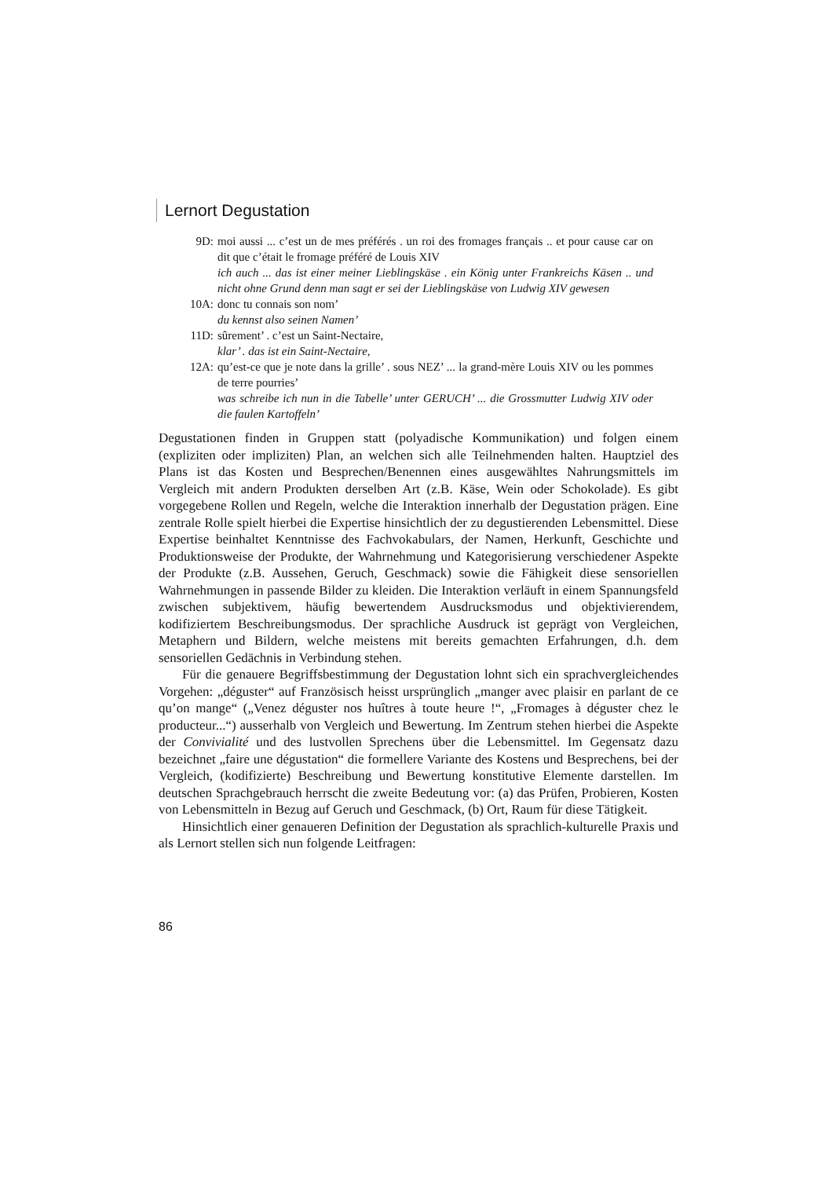Lernort Degustation
9D: moi aussi ... c’est un de mes préférés . un roi des fromages français .. et pour cause car on dit que c’était le fromage préféré de Louis XIV
ich auch ... das ist einer meiner Lieblingskäse . ein König unter Frankreichs Käsen .. und nicht ohne Grund denn man sagt er sei der Lieblingskäse von Ludwig XIV gewesen
10A: donc tu connais son nom’
du kennst also seinen Namen’
11D: sûrement’ . c’est un Saint-Nectaire,
klar’ . das ist ein Saint-Nectaire,
12A: qu’est-ce que je note dans la grille’ . sous NEZ’ ... la grand-mère Louis XIV ou les pommes de terre pourries’
was schreibe ich nun in die Tabelle’ unter GERUCH’ ... die Grossmutter Ludwig XIV oder die faulen Kartoffeln’
Degustationen finden in Gruppen statt (polyadische Kommunikation) und folgen einem (expliziten oder impliziten) Plan, an welchen sich alle Teilnehmenden halten. Hauptziel des Plans ist das Kosten und Besprechen/Benennen eines ausgewähltes Nahrungsmittels im Vergleich mit andern Produkten derselben Art (z.B. Käse, Wein oder Schokolade). Es gibt vorgegebene Rollen und Regeln, welche die Interaktion innerhalb der Degustation prägen. Eine zentrale Rolle spielt hierbei die Expertise hinsichtlich der zu degustierenden Lebensmittel. Diese Expertise beinhaltet Kenntnisse des Fachvokabulars, der Namen, Herkunft, Geschichte und Produktionsweise der Produkte, der Wahrnehmung und Kategorisierung verschiedener Aspekte der Produkte (z.B. Aussehen, Geruch, Geschmack) sowie die Fähigkeit diese sensoriellen Wahrnehmungen in passende Bilder zu kleiden. Die Interaktion verläuft in einem Spannungsfeld zwischen subjektivem, häufig bewertendem Ausdrucksmodus und objektivierendem, kodifiziertem Beschreibungsmodus. Der sprachliche Ausdruck ist geprägt von Vergleichen, Metaphern und Bildern, welche meistens mit bereits gemachten Erfahrungen, d.h. dem sensoriellen Gedächnis in Verbindung stehen.
Für die genauere Begriffsbestimmung der Degustation lohnt sich ein sprachvergleichendes Vorgehen: „déguster“ auf Französisch heisst ursprünglich „manger avec plaisir en parlant de ce qu’on mange“ („Venez déguster nos huîtres à toute heure !“, „Fromages à déguster chez le producteur...“) ausserhalb von Vergleich und Bewertung. Im Zentrum stehen hierbei die Aspekte der Convivialité und des lustvollen Sprechens über die Lebensmittel. Im Gegensatz dazu bezeichnet „faire une dégustation“ die formellere Variante des Kostens und Besprechens, bei der Vergleich, (kodifizierte) Beschreibung und Bewertung konstitutive Elemente darstellen. Im deutschen Sprachgebrauch herrscht die zweite Bedeutung vor: (a) das Prüfen, Probieren, Kosten von Lebensmitteln in Bezug auf Geruch und Geschmack, (b) Ort, Raum für diese Tätigkeit.
Hinsichtlich einer genaueren Definition der Degustation als sprachlich-kulturelle Praxis und als Lernort stellen sich nun folgende Leitfragen:
86